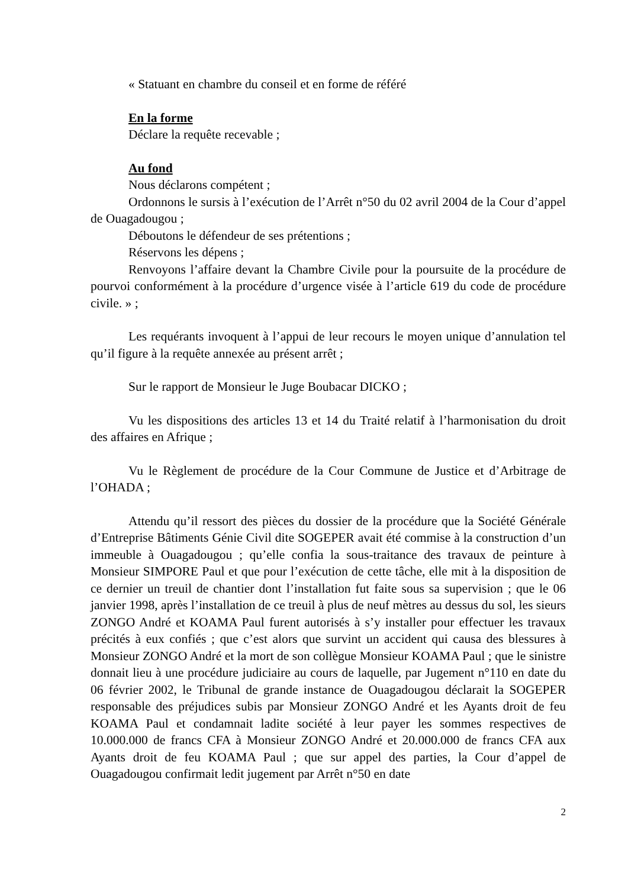« Statuant en chambre du conseil et en forme de référé
En la forme
Déclare la requête recevable ;
Au fond
Nous déclarons compétent ;
Ordonnons le sursis à l’exécution de l’Arrêt n°50 du 02 avril 2004 de la Cour d’appel de Ouagadougou ;
Déboutons le défendeur de ses prétentions ;
Réservons les dépens ;
Renvoyons l’affaire devant la Chambre Civile pour la poursuite de la procédure de pourvoi conformément à la procédure d’urgence visée à l’article 619 du code de procédure civile. » ;
Les requérants invoquent à l’appui de leur recours le moyen unique d’annulation tel qu’il figure à la requête annexée au présent arrêt ;
Sur le rapport de Monsieur le Juge Boubacar DICKO ;
Vu les dispositions des articles 13 et 14 du Traité relatif à l’harmonisation du droit des affaires en Afrique ;
Vu le Règlement de procédure de la Cour Commune de Justice et d’Arbitrage de l’OHADA ;
Attendu qu’il ressort des pièces du dossier de la procédure que la Société Générale d’Entreprise Bâtiments Génie Civil dite SOGEPER avait été commise à la construction d’un immeuble à Ouagadougou ; qu’elle confia la sous-traitance des travaux de peinture à Monsieur SIMPORE Paul et que pour l’exécution de cette tâche, elle mit à la disposition de ce dernier un treuil de chantier dont l’installation fut faite sous sa supervision ; que le 06 janvier 1998, après l’installation de ce treuil à plus de neuf mètres au dessus du sol, les sieurs ZONGO André et KOAMA Paul furent autorisés à s’y installer pour effectuer les travaux précités à eux confiés ; que c’est alors que survint un accident qui causa des blessures à Monsieur ZONGO André et la mort de son collègue Monsieur KOAMA Paul ; que le sinistre donnait lieu à une procédure judiciaire au cours de laquelle, par Jugement n°110 en date du 06 février 2002, le Tribunal de grande instance de Ouagadougou déclarait la SOGEPER responsable des préjudices subis par Monsieur ZONGO André et les Ayants droit de feu KOAMA Paul et condamnait ladite société à leur payer les sommes respectives de 10.000.000 de francs CFA à Monsieur ZONGO André et 20.000.000 de francs CFA aux Ayants droit de feu KOAMA Paul ; que sur appel des parties, la Cour d’appel de Ouagadougou confirmait ledit jugement par Arrêt n°50 en date
2